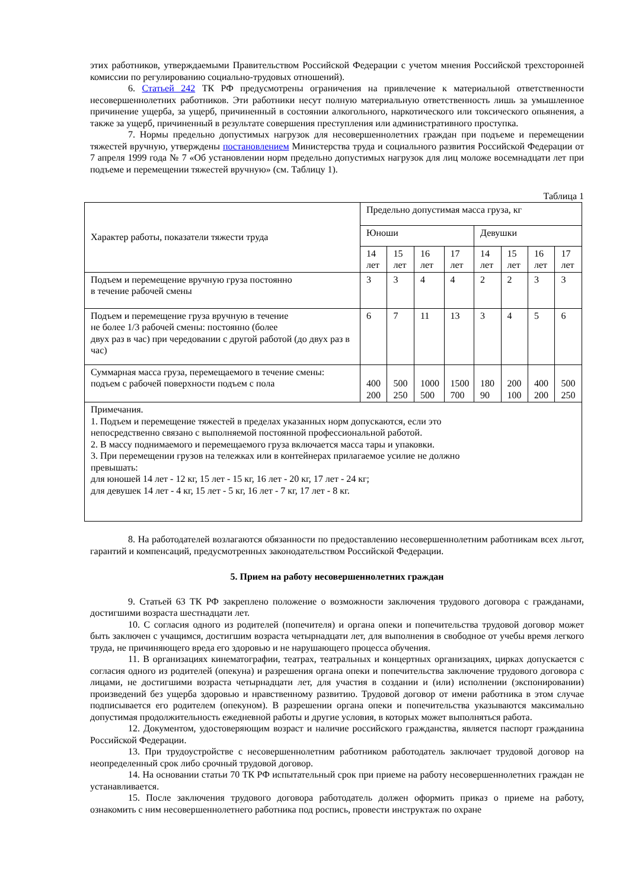этих работников, утверждаемыми Правительством Российской Федерации с учетом мнения Российской трехсторонней комиссии по регулированию социально-трудовых отношений).
6. Статьей 242 ТК РФ предусмотрены ограничения на привлечение к материальной ответственности несовершеннолетних работников. Эти работники несут полную материальную ответственность лишь за умышленное причинение ущерба, за ущерб, причиненный в состоянии алкогольного, наркотического или токсического опьянения, а также за ущерб, причиненный в результате совершения преступления или административного проступка.
7. Нормы предельно допустимых нагрузок для несовершеннолетних граждан при подъеме и перемещении тяжестей вручную, утверждены постановлением Министерства труда и социального развития Российской Федерации от 7 апреля 1999 года № 7 «Об установлении норм предельно допустимых нагрузок для лиц моложе восемнадцати лет при подъеме и перемещении тяжестей вручную» (см. Таблицу 1).
Таблица 1
| Характер работы, показатели тяжести труда | Предельно допустимая масса груза, кг | | | | | | | |
| | Юноши | | | | Девушки | | | |
| | 14 лет | 15 лет | 16 лет | 17 лет | 14 лет | 15 лет | 16 лет | 17 лет |
| Подъем и перемещение вручную груза постоянно в течение рабочей смены | 3 | 3 | 4 | 4 | 2 | 2 | 3 | 3 |
| Подъем и перемещение груза вручную в течение не более 1/3 рабочей смены: постоянно (более двух раз в час) при чередовании с другой работой (до двух раз в час) | 6 | 7 | 11 | 13 | 3 | 4 | 5 | 6 |
| Суммарная масса груза, перемещаемого в течение смены: подъем с рабочей поверхности подъем с пола | 400 200 | 500 250 | 1000 500 | 1500 700 | 180 90 | 200 100 | 400 200 | 500 250 |
| Примечания. 1. Подъем и перемещение тяжестей в пределах указанных норм допускаются, если это непосредственно связано с выполняемой постоянной профессиональной работой. 2. В массу поднимаемого и перемещаемого груза включается масса тары и упаковки. 3. При перемещении грузов на тележках или в контейнерах прилагаемое усилие не должно превышать: для юношей 14 лет - 12 кг, 15 лет - 15 кг, 16 лет - 20 кг, 17 лет - 24 кг; для девушек 14 лет - 4 кг, 15 лет - 5 кг, 16 лет - 7 кг, 17 лет - 8 кг. | | | | | | | | |
8. На работодателей возлагаются обязанности по предоставлению несовершеннолетним работникам всех льгот, гарантий и компенсаций, предусмотренных законодательством Российской Федерации.
5. Прием на работу несовершеннолетних граждан
9. Статьей 63 ТК РФ закреплено положение о возможности заключения трудового договора с гражданами, достигшими возраста шестнадцати лет.
10. С согласия одного из родителей (попечителя) и органа опеки и попечительства трудовой договор может быть заключен с учащимся, достигшим возраста четырнадцати лет, для выполнения в свободное от учебы время легкого труда, не причиняющего вреда его здоровью и не нарушающего процесса обучения.
11. В организациях кинематографии, театрах, театральных и концертных организациях, цирках допускается с согласия одного из родителей (опекуна) и разрешения органа опеки и попечительства заключение трудового договора с лицами, не достигшими возраста четырнадцати лет, для участия в создании и (или) исполнении (экспонировании) произведений без ущерба здоровью и нравственному развитию. Трудовой договор от имени работника в этом случае подписывается его родителем (опекуном). В разрешении органа опеки и попечительства указываются максимально допустимая продолжительность ежедневной работы и другие условия, в которых может выполняться работа.
12. Документом, удостоверяющим возраст и наличие российского гражданства, является паспорт гражданина Российской Федерации.
13. При трудоустройстве с несовершеннолетним работником работодатель заключает трудовой договор на неопределенный срок либо срочный трудовой договор.
14. На основании статьи 70 ТК РФ испытательный срок при приеме на работу несовершеннолетних граждан не устанавливается.
15. После заключения трудового договора работодатель должен оформить приказ о приеме на работу, ознакомить с ним несовершеннолетнего работника под роспись, провести инструктаж по охране